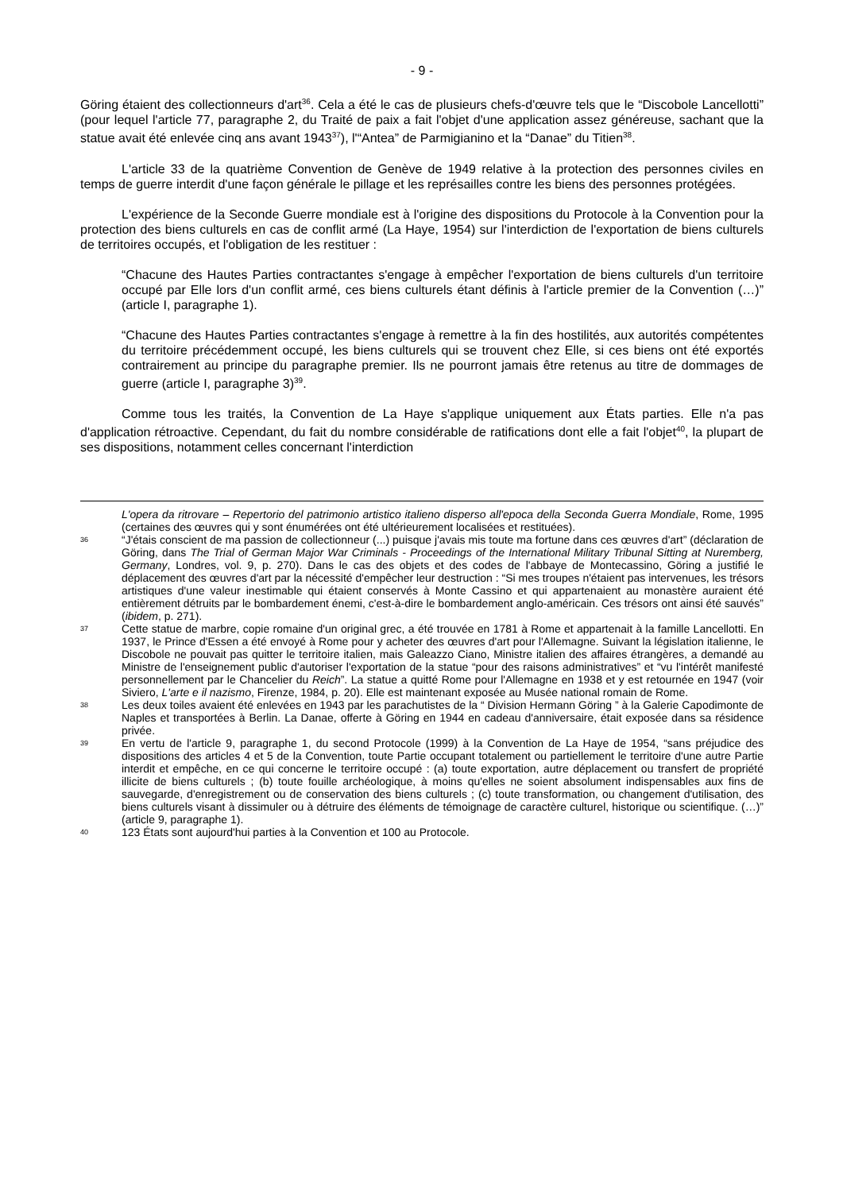- 9 -
Göring étaient des collectionneurs d'art<sup>36</sup>. Cela a été le cas de plusieurs chefs-d'œuvre tels que le “Discobole Lancellotti” (pour lequel l'article 77, paragraphe 2, du Traité de paix a fait l'objet d'une application assez généreuse, sachant que la statue avait été enlevée cinq ans avant 1943<sup>37</sup>), l'“Antea” de Parmigianino et la “Danae” du Titien<sup>38</sup>.
L'article 33 de la quatrième Convention de Genève de 1949 relative à la protection des personnes civiles en temps de guerre interdit d'une façon générale le pillage et les représailles contre les biens des personnes protégées.
L'expérience de la Seconde Guerre mondiale est à l'origine des dispositions du Protocole à la Convention pour la protection des biens culturels en cas de conflit armé (La Haye, 1954) sur l'interdiction de l'exportation de biens culturels de territoires occupés, et l'obligation de les restituer :
“Chacune des Hautes Parties contractantes s'engage à empêcher l'exportation de biens culturels d'un territoire occupé par Elle lors d'un conflit armé, ces biens culturels étant définis à l'article premier de la Convention (…)” (article I, paragraphe 1).
“Chacune des Hautes Parties contractantes s'engage à remettre à la fin des hostilités, aux autorités compétentes du territoire précédemment occupé, les biens culturels qui se trouvent chez Elle, si ces biens ont été exportés contrairement au principe du paragraphe premier. Ils ne pourront jamais être retenus au titre de dommages de guerre (article I, paragraphe 3)<sup>39</sup>.
Comme tous les traités, la Convention de La Haye s'applique uniquement aux États parties. Elle n'a pas d'application rétroactive. Cependant, du fait du nombre considérable de ratifications dont elle a fait l'objet<sup>40</sup>, la plupart de ses dispositions, notamment celles concernant l'interdiction
L'opera da ritrovare – Repertorio del patrimonio artistico italieno disperso all'epoca della Seconda Guerra Mondiale, Rome, 1995 (certaines des œuvres qui y sont énumérées ont été ultérieurement localisées et restituées).
36 “J'étais conscient de ma passion de collectionneur (...) puisque j'avais mis toute ma fortune dans ces œuvres d'art” (déclaration de Göring, dans The Trial of German Major War Criminals - Proceedings of the International Military Tribunal Sitting at Nuremberg, Germany, Londres, vol. 9, p. 270). Dans le cas des objets et des codes de l'abbaye de Montecassino, Göring a justifié le déplacement des œuvres d'art par la nécessité d'empêcher leur destruction : “Si mes troupes n'étaient pas intervenues, les trésors artistiques d'une valeur inestimable qui étaient conservés à Monte Cassino et qui appartenaient au monastère auraient été entièrement détruits par le bombardement énemi, c'est-à-dire le bombardement anglo-américain. Ces trésors ont ainsi été sauvés” (ibidem, p. 271).
37 Cette statue de marbre, copie romaine d'un original grec, a été trouvée en 1781 à Rome et appartenait à la famille Lancellotti. En 1937, le Prince d'Essen a été envoyé à Rome pour y acheter des œuvres d'art pour l'Allemagne. Suivant la législation italienne, le Discobole ne pouvait pas quitter le territoire italien, mais Galeazzo Ciano, Ministre italien des affaires étrangères, a demandé au Ministre de l'enseignement public d'autoriser l'exportation de la statue “pour des raisons administratives” et “vu l'intérêt manifesté personnellement par le Chancelier du Reich”. La statue a quitté Rome pour l'Allemagne en 1938 et y est retournée en 1947 (voir Siviero, L'arte e il nazismo, Firenze, 1984, p. 20). Elle est maintenant exposée au Musée national romain de Rome.
38 Les deux toiles avaient été enlevées en 1943 par les parachutistes de la “ Division Hermann Göring ” à la Galerie Capodimonte de Naples et transportées à Berlin. La Danae, offerte à Göring en 1944 en cadeau d'anniversaire, était exposée dans sa résidence privée.
39 En vertu de l'article 9, paragraphe 1, du second Protocole (1999) à la Convention de La Haye de 1954, “sans préjudice des dispositions des articles 4 et 5 de la Convention, toute Partie occupant totalement ou partiellement le territoire d'une autre Partie interdit et empêche, en ce qui concerne le territoire occupé : (a) toute exportation, autre déplacement ou transfert de propriété illicite de biens culturels ; (b) toute fouille archéologique, à moins qu'elles ne soient absolument indispensables aux fins de sauvegarde, d'enregistrement ou de conservation des biens culturels ; (c) toute transformation, ou changement d'utilisation, des biens culturels visant à dissimuler ou à détruire des éléments de témoignage de caractère culturel, historique ou scientifique. (…)” (article 9, paragraphe 1).
40 123 États sont aujourd'hui parties à la Convention et 100 au Protocole.